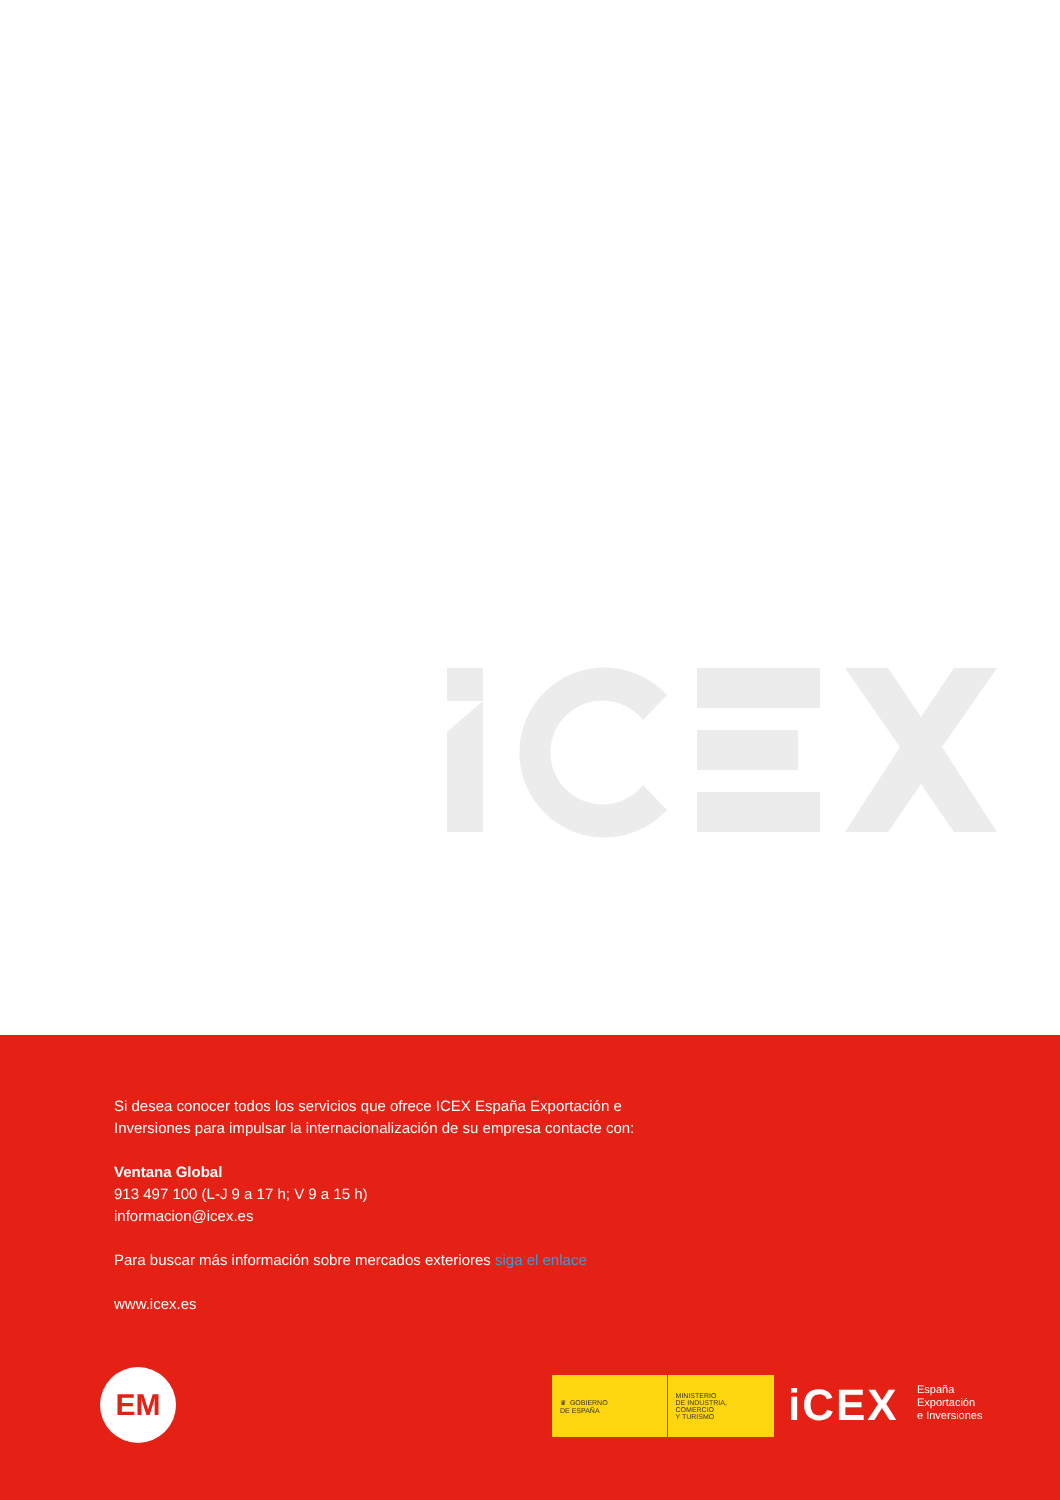Si desea conocer todos los servicios que ofrece ICEX España Exportación e Inversiones para impulsar la internacionalización de su empresa contacte con:
Ventana Global
913 497 100 (L-J 9 a 17 h; V 9 a 15 h)
informacion@icex.es
Para buscar más información sobre mercados exteriores siga el enlace
www.icex.es
EM
♛ GOBIERNO
DE ESPAÑA
MINISTERIO
DE INDUSTRIA, COMERCIO
Y TURISMO
iCEX
España
Exportación
e Inversiones